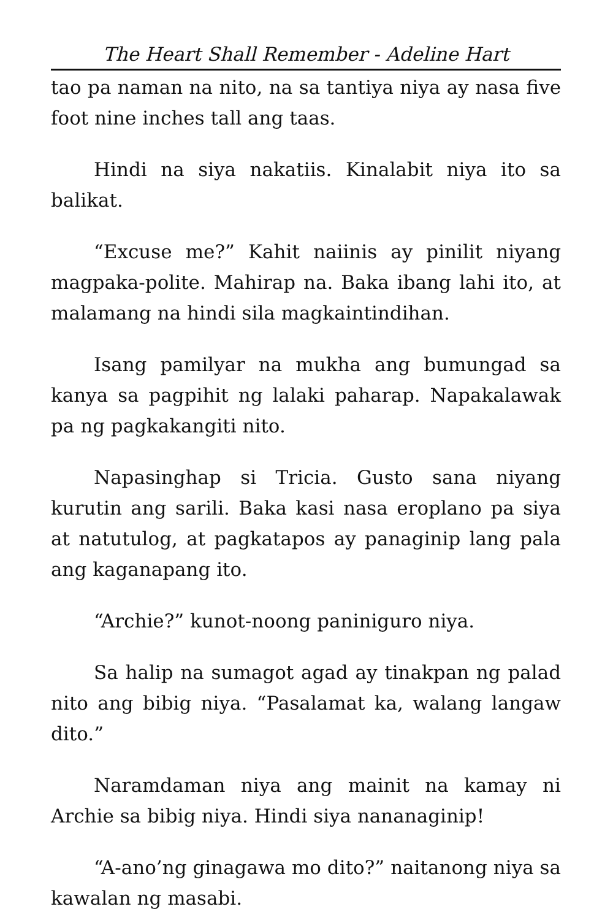The Heart Shall Remember - Adeline Hart
tao pa naman na nito, na sa tantiya niya ay nasa five foot nine inches tall ang taas.
Hindi na siya nakatiis. Kinalabit niya ito sa balikat.
“Excuse me?” Kahit naiinis ay pinilit niyang magpaka-polite. Mahirap na. Baka ibang lahi ito, at malamang na hindi sila magkaintindihan.
Isang pamilyar na mukha ang bumungad sa kanya sa pagpihit ng lalaki paharap. Napakalawak pa ng pagkakangiti nito.
Napasinghap si Tricia. Gusto sana niyang kurutin ang sarili. Baka kasi nasa eroplano pa siya at natutulog, at pagkatapos ay panaginip lang pala ang kaganapang ito.
“Archie?” kunot-noong paniniguro niya.
Sa halip na sumagot agad ay tinakpan ng palad nito ang bibig niya. “Pasalamat ka, walang langaw dito.”
Naramdaman niya ang mainit na kamay ni Archie sa bibig niya. Hindi siya nananaginip!
“A-ano’ng ginagawa mo dito?” naitanong niya sa kawalan ng masabi.